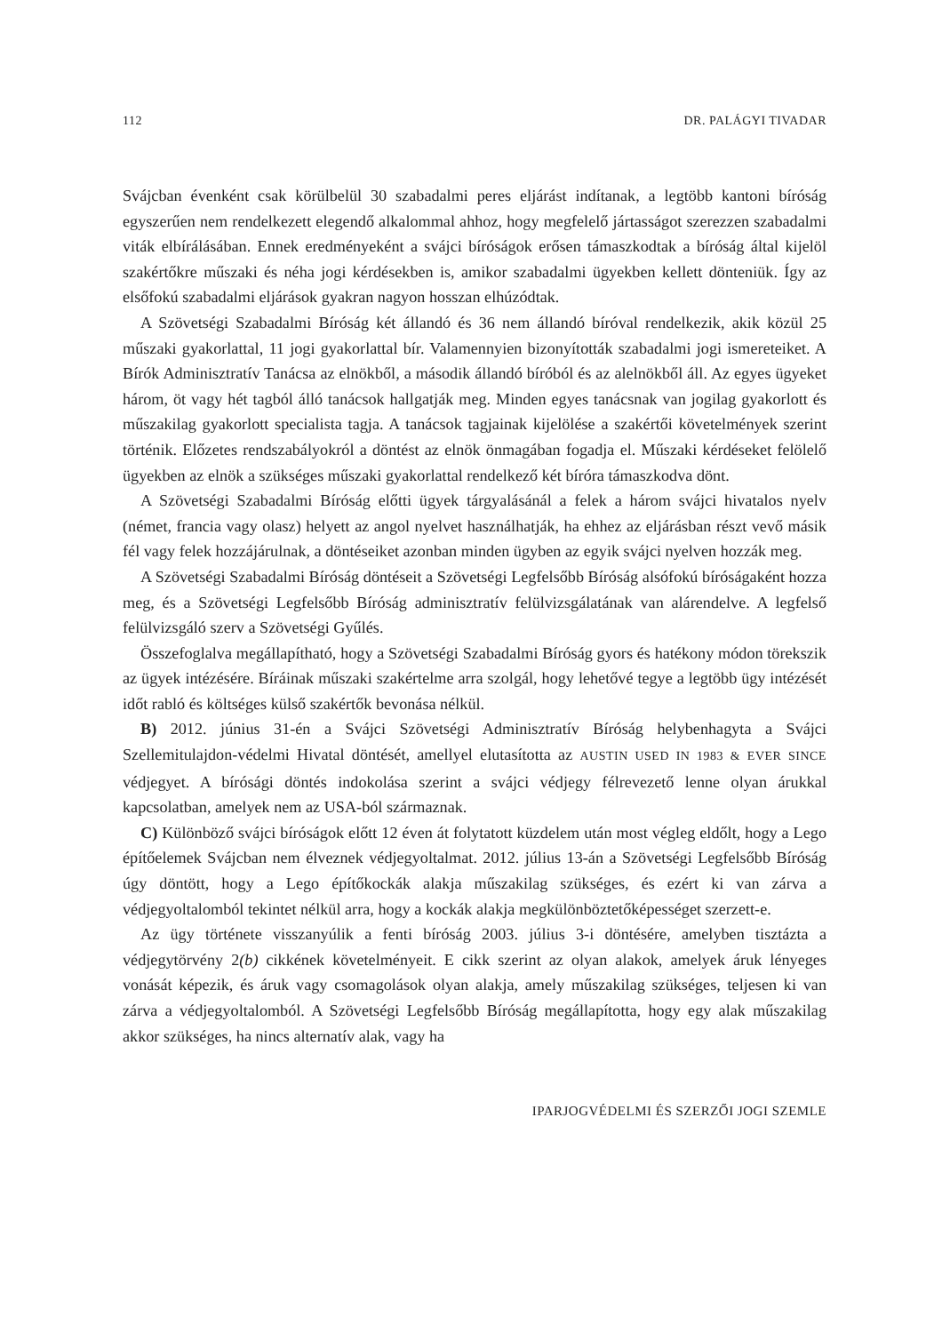112 DR. PALÁGYI TIVADAR
Svájcban évenként csak körülbelül 30 szabadalmi peres eljárást indítanak, a legtöbb kantoni bíróság egyszerűen nem rendelkezett elegendő alkalommal ahhoz, hogy megfelelő jártasságot szerezzen szabadalmi viták elbírálásában. Ennek eredményeként a svájci bíróságok erősen támaszkodtak a bíróság által kijelöl szakértőkre műszaki és néha jogi kérdésekben is, amikor szabadalmi ügyekben kellett dönteniük. Így az elsőfokú szabadalmi eljárások gyakran nagyon hosszan elhúzódtak.
A Szövetségi Szabadalmi Bíróság két állandó és 36 nem állandó bíróval rendelkezik, akik közül 25 műszaki gyakorlattal, 11 jogi gyakorlattal bír. Valamennyien bizonyították szabadalmi jogi ismereteiket. A Bírók Adminisztratív Tanácsa az elnökből, a második állandó bíróból és az alelnökből áll. Az egyes ügyeket három, öt vagy hét tagból álló tanácsok hallgatják meg. Minden egyes tanácsnak van jogilag gyakorlott és műszakilag gyakorlott specialista tagja. A tanácsok tagjainak kijelölése a szakértői követelmények szerint történik. Előzetes rendszabályokról a döntést az elnök önmagában fogadja el. Műszaki kérdéseket felölelő ügyekben az elnök a szükséges műszaki gyakorlattal rendelkező két bíróra támaszkodva dönt.
A Szövetségi Szabadalmi Bíróság előtti ügyek tárgyalásánál a felek a három svájci hivatalos nyelv (német, francia vagy olasz) helyett az angol nyelvet használhatják, ha ehhez az eljárásban részt vevő másik fél vagy felek hozzájárulnak, a döntéseiket azonban minden ügyben az egyik svájci nyelven hozzák meg.
A Szövetségi Szabadalmi Bíróság döntéseit a Szövetségi Legfelsőbb Bíróság alsófokú bíróságaként hozza meg, és a Szövetségi Legfelsőbb Bíróság adminisztratív felülvizsgálatának van alárendelve. A legfelső felülvizsgáló szerv a Szövetségi Gyűlés.
Összefoglalva megállapítható, hogy a Szövetségi Szabadalmi Bíróság gyors és hatékony módon törekszik az ügyek intézésére. Bíráinak műszaki szakértelme arra szolgál, hogy lehetővé tegye a legtöbb ügy intézését időt rabló és költséges külső szakértők bevonása nélkül.
B) 2012. június 31-én a Svájci Szövetségi Adminisztratív Bíróság helybenhagyta a Svájci Szellemitulajdon-védelmi Hivatal döntését, amellyel elutasította az AUSTIN USED IN 1983 & EVER SINCE védjegyet. A bírósági döntés indokolása szerint a svájci védjegy félrevezető lenne olyan árukkal kapcsolatban, amelyek nem az USA-ból származnak.
C) Különböző svájci bíróságok előtt 12 éven át folytatott küzdelem után most végleg eldőlt, hogy a Lego építőelemek Svájcban nem élveznek védjegyoltalmat. 2012. július 13-án a Szövetségi Legfelsőbb Bíróság úgy döntött, hogy a Lego építőkockák alakja műszakilag szükséges, és ezért ki van zárva a védjegyoltalomból tekintet nélkül arra, hogy a kockák alakja megkülönböztetőképességet szerzett-e.
Az ügy története visszanyúlik a fenti bíróság 2003. július 3-i döntésére, amelyben tisztázta a védjegytörvény 2(b) cikkének követelményeit. E cikk szerint az olyan alakok, amelyek áruk lényeges vonását képezik, és áruk vagy csomagolások olyan alakja, amely műszakilag szükséges, teljesen ki van zárva a védjegyoltalomból. A Szövetségi Legfelsőbb Bíróság megállapította, hogy egy alak műszakilag akkor szükséges, ha nincs alternatív alak, vagy ha
IPARJOGVÉDELMI ÉS SZERZŐI JOGI SZEMLE